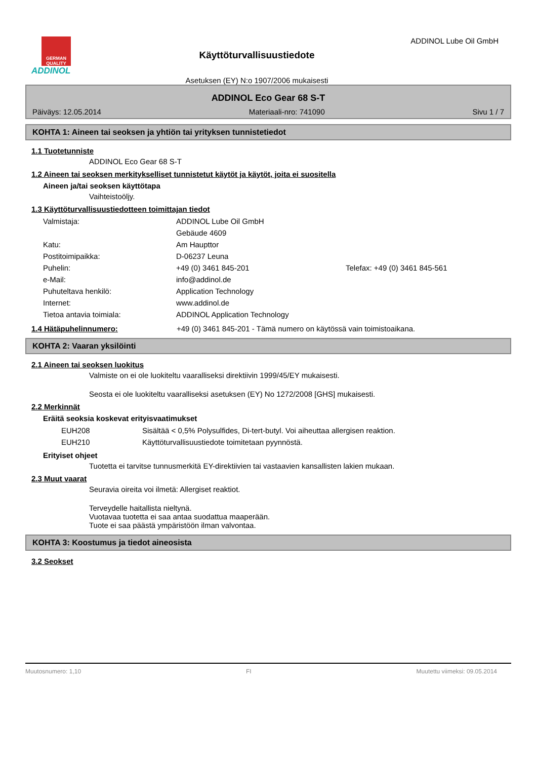GERMAN QUALITY
ADDINOL
Käyttöturvallisuustiedote
Asetuksen (EY) N:o 1907/2006 mukaisesti
ADDINOL Lube Oil GmbH
ADDINOL Eco Gear 68 S-T
Päiväys: 12.05.2014 Materiaali-nro: 741090 Sivu 1 / 7
KOHTA 1: Aineen tai seoksen ja yhtiön tai yrityksen tunnistetiedot
1.1 Tuotetunniste
ADDINOL Eco Gear 68 S-T
1.2 Aineen tai seoksen merkitykselliset tunnistetut käytöt ja käytöt, joita ei suositella
Aineen ja/tai seoksen käyttötapa
Vaihteistoöljy.
1.3 Käyttöturvallisuustiedotteen toimittajan tiedot
| Valmistaja: | ADDINOL Lube Oil GmbH | |
| | Gebäude 4609 | |
| Katu: | Am Haupttor | |
| Postitoimipaikka: | D-06237 Leuna | |
| Puhelin: | +49 (0) 3461 845-201 | Telefax: +49 (0) 3461 845-561 |
| e-Mail: | info@addinol.de | |
| Puhuteltava henkilö: | Application Technology | |
| Internet: | www.addinol.de | |
| Tietoa antavia toimiala: | ADDINOL Application Technology | |
1.4 Hätäpuhelinnumero: +49 (0) 3461 845-201 - Tämä numero on käytössä vain toimistoaikana.
KOHTA 2: Vaaran yksilöinti
2.1 Aineen tai seoksen luokitus
Valmiste on ei ole luokiteltu vaaralliseksi direktiivin 1999/45/EY mukaisesti.
Seosta ei ole luokiteltu vaaralliseksi asetuksen (EY) No 1272/2008 [GHS] mukaisesti.
2.2 Merkinnät
Eräitä seoksia koskevat erityisvaatimukset
| EUH208 | Sisältää < 0,5% Polysulfides, Di-tert-butyl. Voi aiheuttaa allergisen reaktion. |
| EUH210 | Käyttöturvallisuustiedote toimitetaan pyynnöstä. |
Erityiset ohjeet
Tuotetta ei tarvitse tunnusmerkitä EY-direktiivien tai vastaavien kansallisten lakien mukaan.
2.3 Muut vaarat
Seuravia oireita voi ilmetä: Allergiset reaktiot.
Terveydelle haitallista nieltynä.
Vuotavaa tuotetta ei saa antaa suodattua maaperään.
Tuote ei saa päästä ympäristöön ilman valvontaa.
KOHTA 3: Koostumus ja tiedot aineosista
3.2 Seokset
Muutosnumero: 1,10 FI Muutettu viimeksi: 09.05.2014